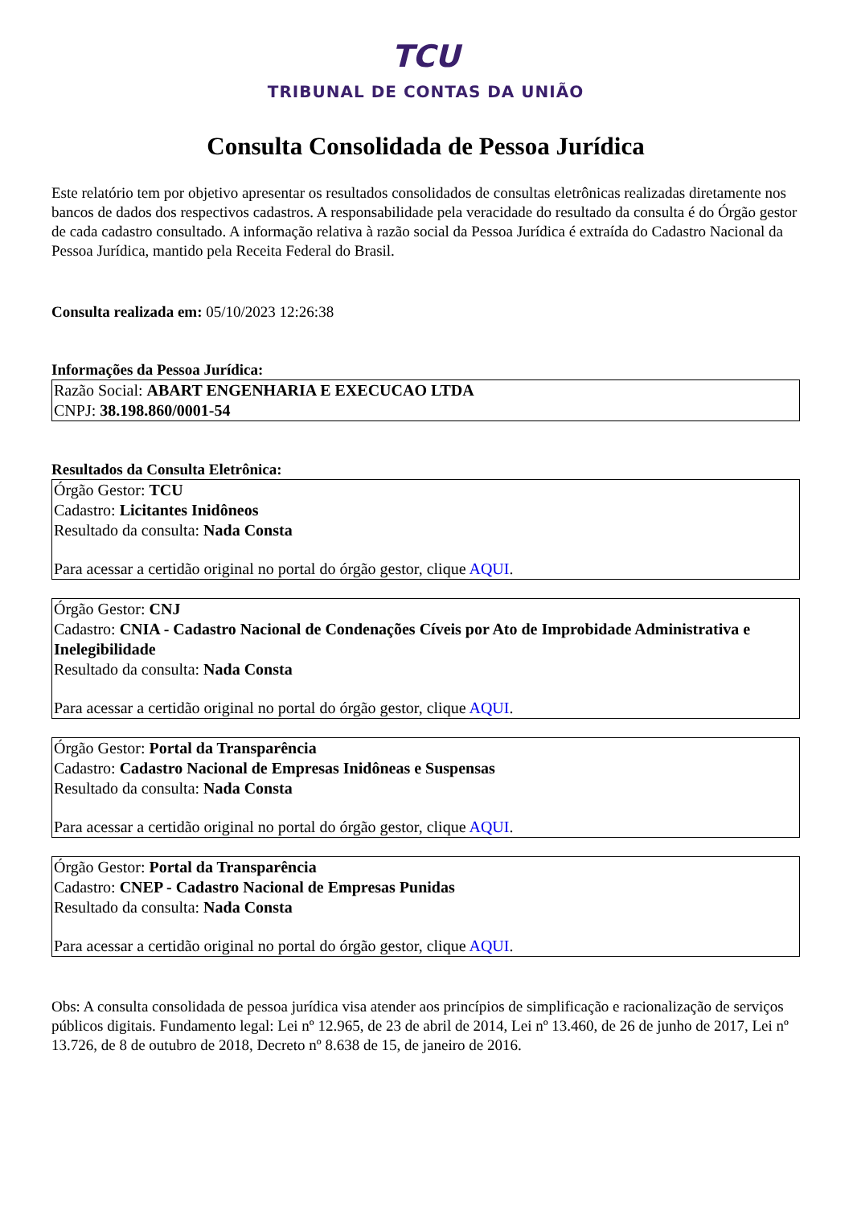TCU
TRIBUNAL DE CONTAS DA UNIÃO
Consulta Consolidada de Pessoa Jurídica
Este relatório tem por objetivo apresentar os resultados consolidados de consultas eletrônicas realizadas diretamente nos bancos de dados dos respectivos cadastros. A responsabilidade pela veracidade do resultado da consulta é do Órgão gestor de cada cadastro consultado. A informação relativa à razão social da Pessoa Jurídica é extraída do Cadastro Nacional da Pessoa Jurídica, mantido pela Receita Federal do Brasil.
Consulta realizada em: 05/10/2023 12:26:38
Informações da Pessoa Jurídica:
Razão Social: ABART ENGENHARIA E EXECUCAO LTDA
CNPJ: 38.198.860/0001-54
Resultados da Consulta Eletrônica:
Órgão Gestor: TCU
Cadastro: Licitantes Inidôneos
Resultado da consulta: Nada Consta
Para acessar a certidão original no portal do órgão gestor, clique AQUI.
Órgão Gestor: CNJ
Cadastro: CNIA - Cadastro Nacional de Condenações Cíveis por Ato de Improbidade Administrativa e Inelegibilidade
Resultado da consulta: Nada Consta
Para acessar a certidão original no portal do órgão gestor, clique AQUI.
Órgão Gestor: Portal da Transparência
Cadastro: Cadastro Nacional de Empresas Inidôneas e Suspensas
Resultado da consulta: Nada Consta
Para acessar a certidão original no portal do órgão gestor, clique AQUI.
Órgão Gestor: Portal da Transparência
Cadastro: CNEP - Cadastro Nacional de Empresas Punidas
Resultado da consulta: Nada Consta
Para acessar a certidão original no portal do órgão gestor, clique AQUI.
Obs: A consulta consolidada de pessoa jurídica visa atender aos princípios de simplificação e racionalização de serviços públicos digitais. Fundamento legal: Lei nº 12.965, de 23 de abril de 2014, Lei nº 13.460, de 26 de junho de 2017, Lei nº 13.726, de 8 de outubro de 2018, Decreto nº 8.638 de 15, de janeiro de 2016.